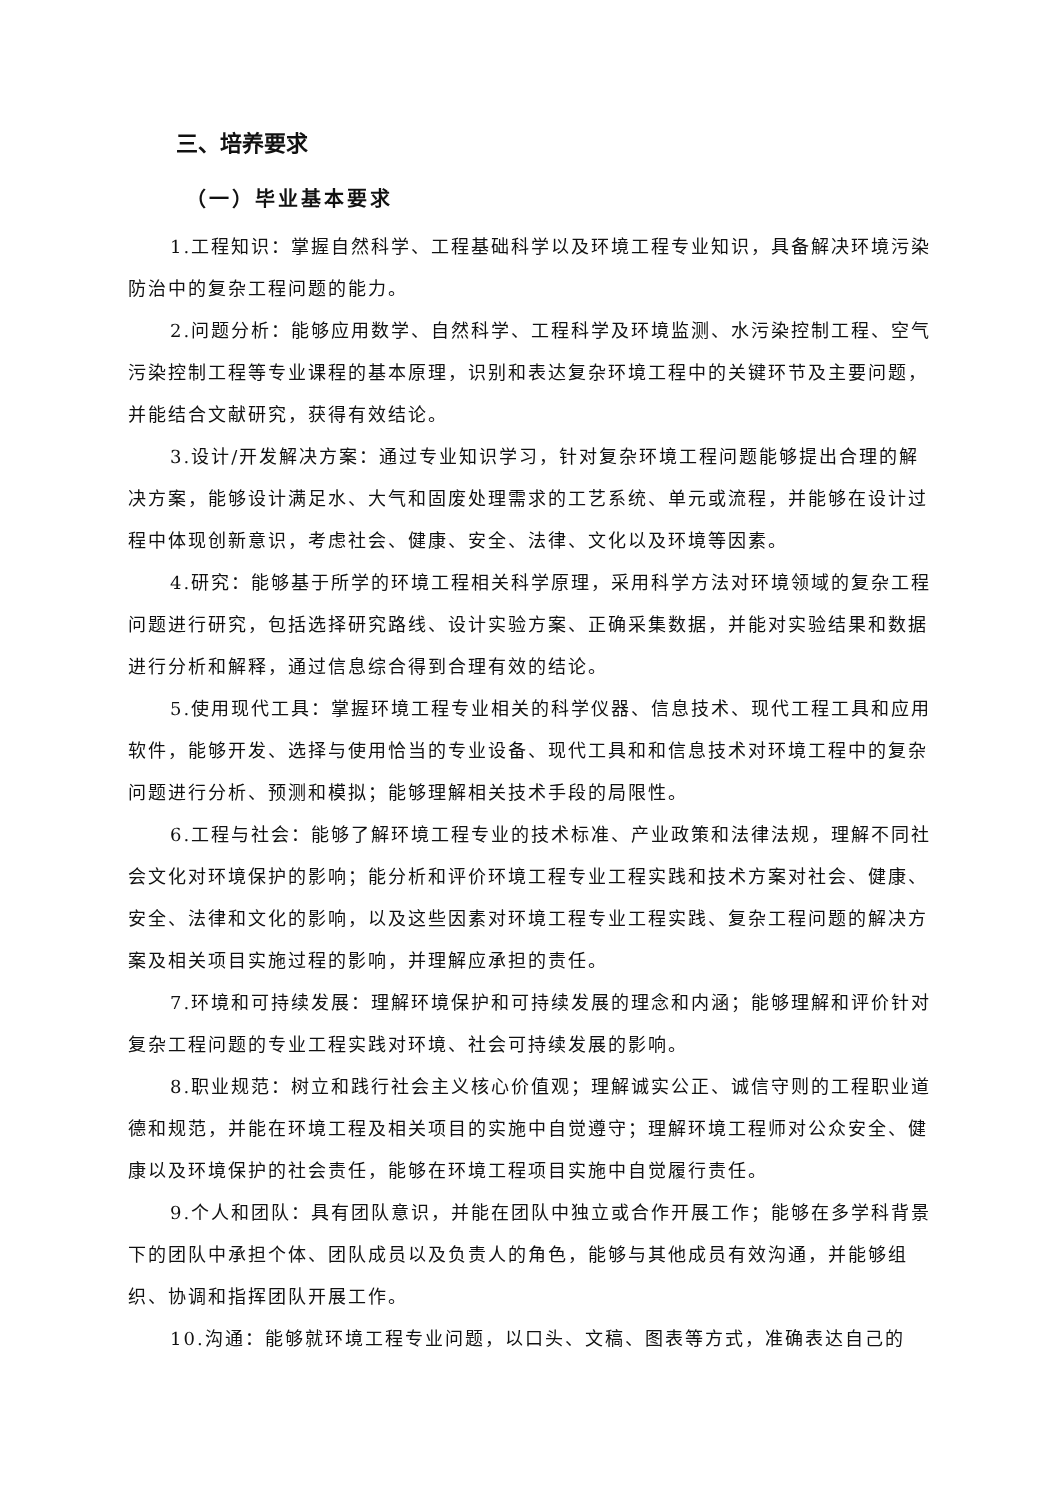三、培养要求
（一）毕业基本要求
1.工程知识：掌握自然科学、工程基础科学以及环境工程专业知识，具备解决环境污染防治中的复杂工程问题的能力。
2.问题分析：能够应用数学、自然科学、工程科学及环境监测、水污染控制工程、空气污染控制工程等专业课程的基本原理，识别和表达复杂环境工程中的关键环节及主要问题，并能结合文献研究，获得有效结论。
3.设计/开发解决方案：通过专业知识学习，针对复杂环境工程问题能够提出合理的解决方案，能够设计满足水、大气和固废处理需求的工艺系统、单元或流程，并能够在设计过程中体现创新意识，考虑社会、健康、安全、法律、文化以及环境等因素。
4.研究：能够基于所学的环境工程相关科学原理，采用科学方法对环境领域的复杂工程问题进行研究，包括选择研究路线、设计实验方案、正确采集数据，并能对实验结果和数据进行分析和解释，通过信息综合得到合理有效的结论。
5.使用现代工具：掌握环境工程专业相关的科学仪器、信息技术、现代工程工具和应用软件，能够开发、选择与使用恰当的专业设备、现代工具和和信息技术对环境工程中的复杂问题进行分析、预测和模拟；能够理解相关技术手段的局限性。
6.工程与社会：能够了解环境工程专业的技术标准、产业政策和法律法规，理解不同社会文化对环境保护的影响；能分析和评价环境工程专业工程实践和技术方案对社会、健康、安全、法律和文化的影响，以及这些因素对环境工程专业工程实践、复杂工程问题的解决方案及相关项目实施过程的影响，并理解应承担的责任。
7.环境和可持续发展：理解环境保护和可持续发展的理念和内涵；能够理解和评价针对复杂工程问题的专业工程实践对环境、社会可持续发展的影响。
8.职业规范：树立和践行社会主义核心价值观；理解诚实公正、诚信守则的工程职业道德和规范，并能在环境工程及相关项目的实施中自觉遵守；理解环境工程师对公众安全、健康以及环境保护的社会责任，能够在环境工程项目实施中自觉履行责任。
9.个人和团队：具有团队意识，并能在团队中独立或合作开展工作；能够在多学科背景下的团队中承担个体、团队成员以及负责人的角色，能够与其他成员有效沟通，并能够组织、协调和指挥团队开展工作。
10.沟通：能够就环境工程专业问题，以口头、文稿、图表等方式，准确表达自己的